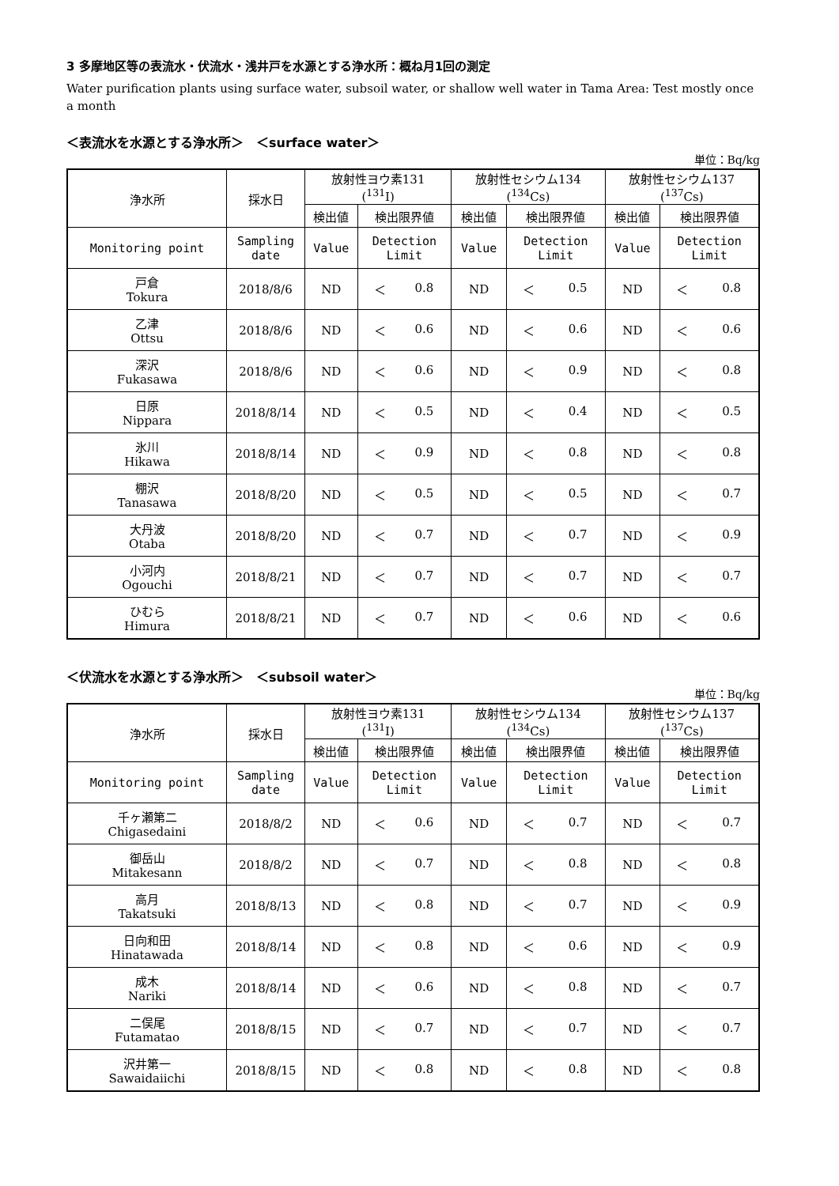3 多摩地区等の表流水・伏流水・浅井戸を水源とする浄水所：概ね月1回の測定
Water purification plants using surface water, subsoil water, or shallow well water in Tama Area: Test mostly once a month
＜表流水を水源とする浄水所＞　＜surface water＞
単位：Bq/kg
| 浄水所 | 採水日 | 放射性ヨウ素131 (<sup>131</sup>I) | | 放射性セシウム134 (<sup>134</sup>Cs) | | 放射性セシウム137 (<sup>137</sup>Cs) | |
| --- | --- | --- | --- | --- | --- | --- | --- |
| | | 検出値 | 検出限界値 | 検出値 | 検出限界値 | 検出値 | 検出限界値 |
| Monitoring point | Sampling date | Value | Detection Limit | Value | Detection Limit | Value | Detection Limit |
| 戸倉 Tokura | 2018/8/6 | ND | ＜ 0.8 | ND | ＜ 0.5 | ND | ＜ 0.8 |
| 乙津 Ottsu | 2018/8/6 | ND | ＜ 0.6 | ND | ＜ 0.6 | ND | ＜ 0.6 |
| 深沢 Fukasawa | 2018/8/6 | ND | ＜ 0.6 | ND | ＜ 0.9 | ND | ＜ 0.8 |
| 日原 Nippara | 2018/8/14 | ND | ＜ 0.5 | ND | ＜ 0.4 | ND | ＜ 0.5 |
| 氷川 Hikawa | 2018/8/14 | ND | ＜ 0.9 | ND | ＜ 0.8 | ND | ＜ 0.8 |
| 棚沢 Tanasawa | 2018/8/20 | ND | ＜ 0.5 | ND | ＜ 0.5 | ND | ＜ 0.7 |
| 大丹波 Otaba | 2018/8/20 | ND | ＜ 0.7 | ND | ＜ 0.7 | ND | ＜ 0.9 |
| 小河内 Ogouchi | 2018/8/21 | ND | ＜ 0.7 | ND | ＜ 0.7 | ND | ＜ 0.7 |
| ひむら Himura | 2018/8/21 | ND | ＜ 0.7 | ND | ＜ 0.6 | ND | ＜ 0.6 |
＜伏流水を水源とする浄水所＞　＜subsoil water＞
単位：Bq/kg
| 浄水所 | 採水日 | 放射性ヨウ素131 (<sup>131</sup>I) | | 放射性セシウム134 (<sup>134</sup>Cs) | | 放射性セシウム137 (<sup>137</sup>Cs) | |
| --- | --- | --- | --- | --- | --- | --- | --- |
| | | 検出値 | 検出限界値 | 検出値 | 検出限界値 | 検出値 | 検出限界値 |
| Monitoring point | Sampling date | Value | Detection Limit | Value | Detection Limit | Value | Detection Limit |
| 千ヶ瀬第二 Chigasedaini | 2018/8/2 | ND | ＜ 0.6 | ND | ＜ 0.7 | ND | ＜ 0.7 |
| 御岳山 Mitakesann | 2018/8/2 | ND | ＜ 0.7 | ND | ＜ 0.8 | ND | ＜ 0.8 |
| 高月 Takatsuki | 2018/8/13 | ND | ＜ 0.8 | ND | ＜ 0.7 | ND | ＜ 0.9 |
| 日向和田 Hinatawada | 2018/8/14 | ND | ＜ 0.8 | ND | ＜ 0.6 | ND | ＜ 0.9 |
| 成木 Nariki | 2018/8/14 | ND | ＜ 0.6 | ND | ＜ 0.8 | ND | ＜ 0.7 |
| 二俣尾 Futamatao | 2018/8/15 | ND | ＜ 0.7 | ND | ＜ 0.7 | ND | ＜ 0.7 |
| 沢井第一 Sawaidaiichi | 2018/8/15 | ND | ＜ 0.8 | ND | ＜ 0.8 | ND | ＜ 0.8 |